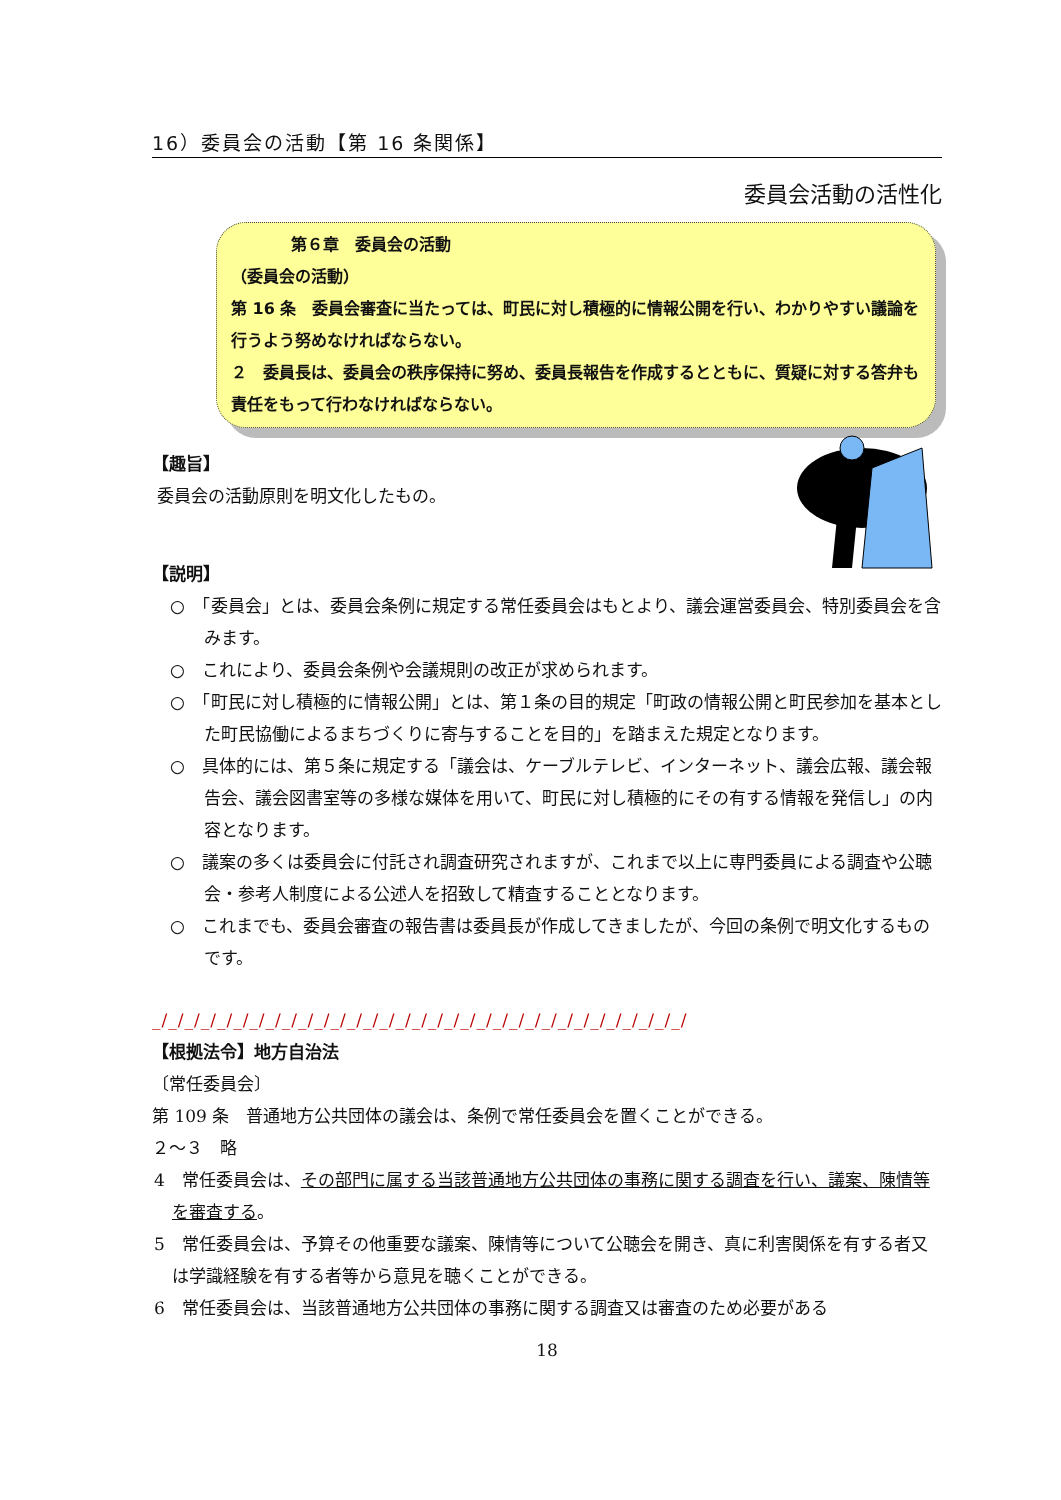16）委員会の活動【第 16 条関係】
委員会活動の活性化
第６章　委員会の活動
（委員会の活動）
第 16 条　委員会審査に当たっては、町民に対し積極的に情報公開を行い、わかりやすい議論を行うよう努めなければならない。
２　委員長は、委員会の秩序保持に努め、委員長報告を作成するとともに、質疑に対する答弁も責任をもって行わなければならない。
【趣旨】
委員会の活動原則を明文化したもの。
【説明】
○　「委員会」とは、委員会条例に規定する常任委員会はもとより、議会運営委員会、特別委員会を含みます。
○　これにより、委員会条例や会議規則の改正が求められます。
○　「町民に対し積極的に情報公開」とは、第１条の目的規定「町政の情報公開と町民参加を基本とした町民協働によるまちづくりに寄与することを目的」を踏まえた規定となります。
○　具体的には、第５条に規定する「議会は、ケーブルテレビ、インターネット、議会広報、議会報告会、議会図書室等の多様な媒体を用いて、町民に対し積極的にその有する情報を発信し」の内容となります。
○　議案の多くは委員会に付託され調査研究されますが、これまで以上に専門委員による調査や公聴会・参考人制度による公述人を招致して精査することとなります。
○　これまでも、委員会審査の報告書は委員長が作成してきましたが、今回の条例で明文化するものです。
_/_/_/_/_/_/_/_/_/_/_/_/_/_/_/_/_/_/_/_/_/_/_/_/_/_/_/_/_/_/_/_/_/
【根拠法令】地方自治法
〔常任委員会〕
第 109 条　普通地方公共団体の議会は、条例で常任委員会を置くことができる。
２～３　略
4　常任委員会は、その部門に属する当該普通地方公共団体の事務に関する調査を行い、議案、陳情等を審査する。
5　常任委員会は、予算その他重要な議案、陳情等について公聴会を開き、真に利害関係を有する者又は学識経験を有する者等から意見を聴くことができる。
6　常任委員会は、当該普通地方公共団体の事務に関する調査又は審査のため必要がある
18